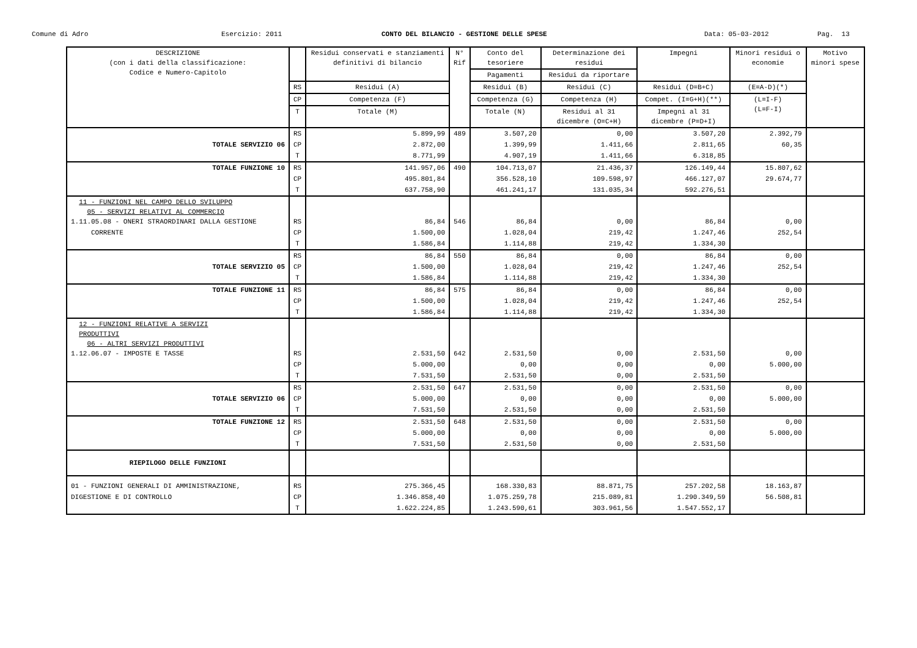Comune di Adro
Esercizio: 2011
CONTO DEL BILANCIO - GESTIONE DELLE SPESE
Data: 05-03-2012
Pag. 13
| DESCRIZIONE (con i dati della classificazione: Codice e Numero-Capitolo | | Residui conservati e stanziamenti definitivi di bilancio | N° Rif | Conto del tesoriere | Determinazione dei residui | Impegni | Minori residui o economie | Motivo minori spese |
| --- | --- | --- | --- | --- | --- | --- | --- | --- |
| | | | | Pagamenti | Residui da riportare | | | |
| | RS | Residui (A) | | Residui (B) | Residui (C) | Residui (D=B+C) | (E=A-D)(*) | |
| | CP | Competenza (F) | | Competenza (G) | Competenza (H) | Compet. (I=G+H)(**) | (L=I-F) (L=F-I) | |
| | T | Totale (M) | | Totale (N) | Residui al 31 dicembre (O=C+H) | Impegni al 31 dicembre (P=D+I) | | |
| | RS | 5.899,99 | 489 | 3.507,20 | 0,00 | 3.507,20 | 2.392,79 | |
| TOTALE SERVIZIO 06 | CP | 2.872,00 | | 1.399,99 | 1.411,66 | 2.811,65 | 60,35 | |
| | T | 8.771,99 | | 4.907,19 | 1.411,66 | 6.318,85 | | |
| TOTALE FUNZIONE 10 | RS | 141.957,06 | 490 | 104.713,07 | 21.436,37 | 126.149,44 | 15.807,62 | |
| | CP | 495.801,84 | | 356.528,10 | 109.598,97 | 466.127,07 | 29.674,77 | |
| | T | 637.758,90 | | 461.241,17 | 131.035,34 | 592.276,51 | | |
| 11 - FUNZIONI NEL CAMPO DELLO SVILUPPO 05 - SERVIZI RELATIVI AL COMMERCIO 1.11.05.08 - ONERI STRAORDINARI DALLA GESTIONE | RS | 86,84 | 546 | 86,84 | 0,00 | 86,84 | 0,00 | |
| CORRENTE | CP | 1.500,00 | | 1.028,04 | 219,42 | 1.247,46 | 252,54 | |
| | T | 1.586,84 | | 1.114,88 | 219,42 | 1.334,30 | | |
| | RS | 86,84 | 550 | 86,84 | 0,00 | 86,84 | 0,00 | |
| TOTALE SERVIZIO 05 | CP | 1.500,00 | | 1.028,04 | 219,42 | 1.247,46 | 252,54 | |
| | T | 1.586,84 | | 1.114,88 | 219,42 | 1.334,30 | | |
| TOTALE FUNZIONE 11 | RS | 86,84 | 575 | 86,84 | 0,00 | 86,84 | 0,00 | |
| | CP | 1.500,00 | | 1.028,04 | 219,42 | 1.247,46 | 252,54 | |
| | T | 1.586,84 | | 1.114,88 | 219,42 | 1.334,30 | | |
| 12 - FUNZIONI RELATIVE A SERVIZI PRODUTTIVI 06 - ALTRI SERVIZI PRODUTTIVI 1.12.06.07 - IMPOSTE E TASSE | RS | 2.531,50 | 642 | 2.531,50 | 0,00 | 2.531,50 | 0,00 | |
| | CP | 5.000,00 | | 0,00 | 0,00 | 0,00 | 5.000,00 | |
| | T | 7.531,50 | | 2.531,50 | 0,00 | 2.531,50 | | |
| | RS | 2.531,50 | 647 | 2.531,50 | 0,00 | 2.531,50 | 0,00 | |
| TOTALE SERVIZIO 06 | CP | 5.000,00 | | 0,00 | 0,00 | 0,00 | 5.000,00 | |
| | T | 7.531,50 | | 2.531,50 | 0,00 | 2.531,50 | | |
| TOTALE FUNZIONE 12 | RS | 2.531,50 | 648 | 2.531,50 | 0,00 | 2.531,50 | 0,00 | |
| | CP | 5.000,00 | | 0,00 | 0,00 | 0,00 | 5.000,00 | |
| | T | 7.531,50 | | 2.531,50 | 0,00 | 2.531,50 | | |
| RIEPILOGO DELLE FUNZIONI | | | | | | | | |
| 01 - FUNZIONI GENERALI DI AMMINISTRAZIONE, | RS | 275.366,45 | | 168.330,83 | 88.871,75 | 257.202,58 | 18.163,87 | |
| DIGESTIONE E DI CONTROLLO | CP | 1.346.858,40 | | 1.075.259,78 | 215.089,81 | 1.290.349,59 | 56.508,81 | |
| | T | 1.622.224,85 | | 1.243.590,61 | 303.961,56 | 1.547.552,17 | | |